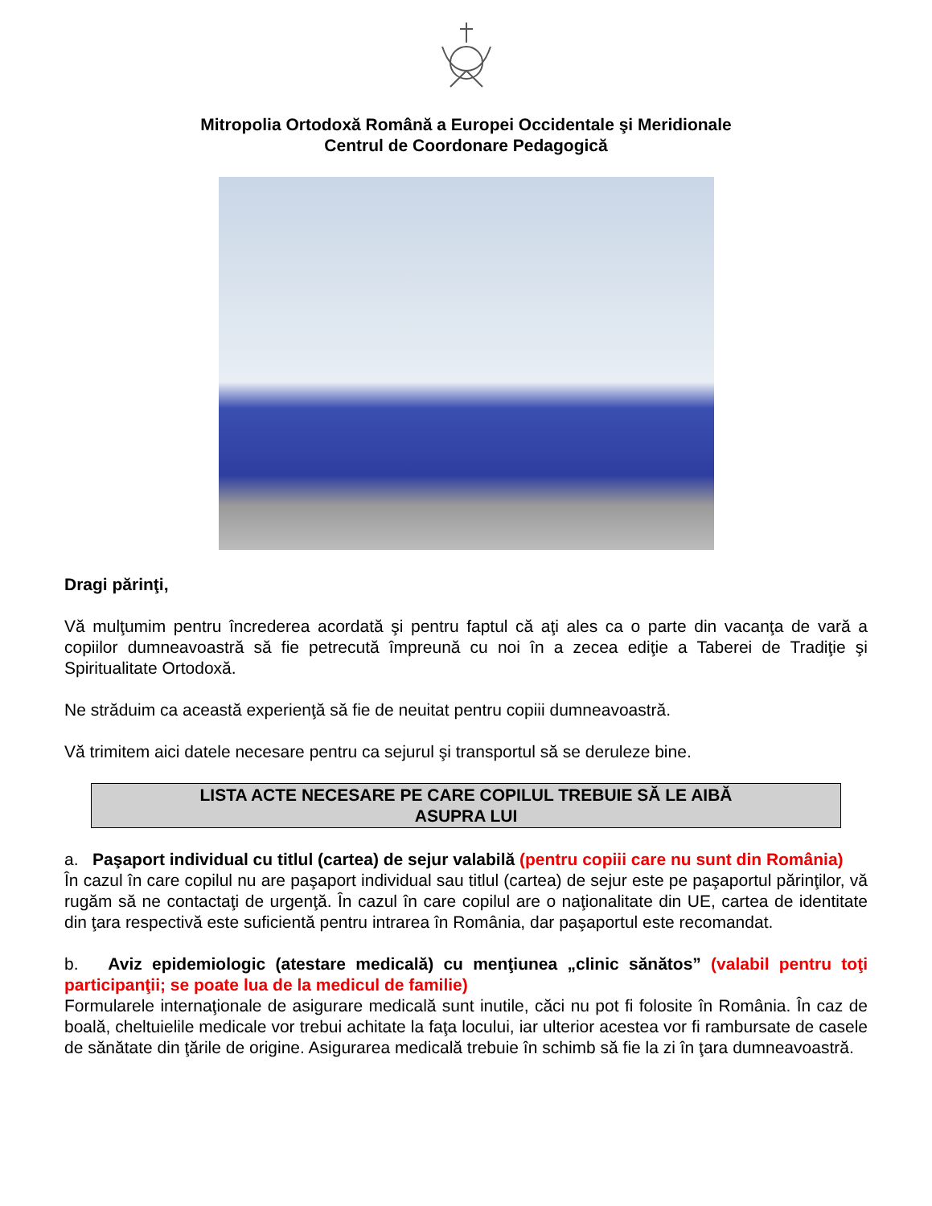Mitropolia Ortodoxă Română a Europei Occidentale şi Meridionale
Centrul de Coordonare Pedagogică
Dragi părinţi,
Vă mulţumim pentru încrederea acordată şi pentru faptul că aţi ales ca o parte din vacanţa de vară a copiilor dumneavoastră să fie petrecută împreună cu noi în a zecea ediţie a Taberei de Tradiţie şi Spiritualitate Ortodoxă.
Ne străduim ca această experienţă să fie de neuitat pentru copiii dumneavoastră.
Vă trimitem aici datele necesare pentru ca sejurul şi transportul să se deruleze bine.
LISTA ACTE NECESARE PE CARE COPILUL TREBUIE SĂ LE AIBĂ
ASUPRA LUI
a. Paşaport individual cu titlul (cartea) de sejur valabilă (pentru copiii care nu sunt din România)
În cazul în care copilul nu are paşaport individual sau titlul (cartea) de sejur este pe paşaportul părinţilor, vă rugăm să ne contactaţi de urgenţă. În cazul în care copilul are o naţionalitate din UE, cartea de identitate din ţara respectivă este suficientă pentru intrarea în România, dar paşaportul este recomandat.
b. Aviz epidemiologic (atestare medicală) cu menţiunea „clinic sănătos” (valabil pentru toţi participanţii; se poate lua de la medicul de familie)
Formularele internaţionale de asigurare medicală sunt inutile, căci nu pot fi folosite în România. În caz de boală, cheltuielile medicale vor trebui achitate la faţa locului, iar ulterior acestea vor fi rambursate de casele de sănătate din ţările de origine. Asigurarea medicală trebuie în schimb să fie la zi în ţara dumneavoastră.